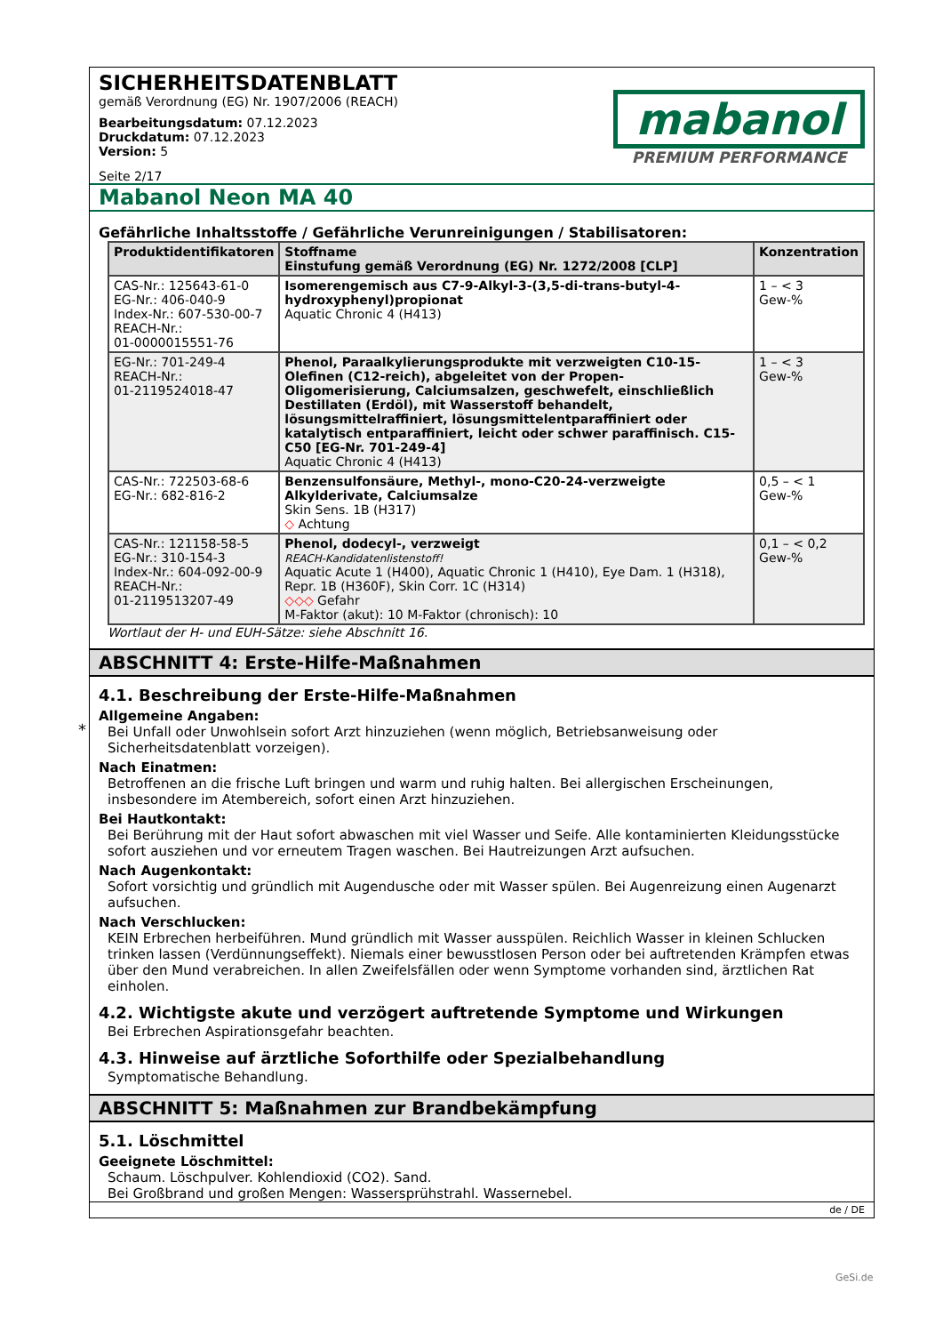SICHERHEITSDATENBLATT
gemäß Verordnung (EG) Nr. 1907/2006 (REACH)
Bearbeitungsdatum: 07.12.2023
Druckdatum: 07.12.2023
Version: 5
Seite 2/17
mabanol
PREMIUM PERFORMANCE
Mabanol Neon MA 40
Gefährliche Inhaltsstoffe / Gefährliche Verunreinigungen / Stabilisatoren:
| Produktidentifikatoren | Stoffname Einstufung gemäß Verordnung (EG) Nr. 1272/2008 [CLP] | Konzentration |
| --- | --- | --- |
| CAS-Nr.: 125643-61-0 EG-Nr.: 406-040-9 Index-Nr.: 607-530-00-7 REACH-Nr.: 01-0000015551-76 | Isomerengemisch aus C7-9-Alkyl-3-(3,5-di-trans-butyl-4-hydroxyphenyl)propionat Aquatic Chronic 4 (H413) | 1 – < 3 Gew-% |
| EG-Nr.: 701-249-4 REACH-Nr.: 01-2119524018-47 | Phenol, Paraalkylierungsprodukte mit verzweigten C10-15-Olefinen (C12-reich), abgeleitet von der Propen-Oligomerisierung, Calciumsalzen, geschwefelt, einschließlich Destillaten (Erdöl), mit Wasserstoff behandelt, lösungsmittelraffiniert, lösungsmittelentparaffiniert oder katalytisch entparaffiniert, leicht oder schwer paraffinisch. C15- C50 [EG-Nr. 701-249-4] Aquatic Chronic 4 (H413) | 1 – < 3 Gew-% |
| CAS-Nr.: 722503-68-6 EG-Nr.: 682-816-2 | Benzensulfonsäure, Methyl-, mono-C20-24-verzweigte Alkylderivate, Calciumsalze Skin Sens. 1B (H317) ◇ Achtung | 0,5 – < 1 Gew-% |
| CAS-Nr.: 121158-58-5 EG-Nr.: 310-154-3 Index-Nr.: 604-092-00-9 REACH-Nr.: 01-2119513207-49 | Phenol, dodecyl-, verzweigt REACH-Kandidatenlistenstoff! Aquatic Acute 1 (H400), Aquatic Chronic 1 (H410), Eye Dam. 1 (H318), Repr. 1B (H360F), Skin Corr. 1C (H314) ◇◇◇ Gefahr M-Faktor (akut): 10 M-Faktor (chronisch): 10 | 0,1 – < 0,2 Gew-% |
Wortlaut der H- und EUH-Sätze: siehe Abschnitt 16.
ABSCHNITT 4: Erste-Hilfe-Maßnahmen
4.1. Beschreibung der Erste-Hilfe-Maßnahmen
Allgemeine Angaben:
Bei Unfall oder Unwohlsein sofort Arzt hinzuziehen (wenn möglich, Betriebsanweisung oder Sicherheitsdatenblatt vorzeigen).
Nach Einatmen:
Betroffenen an die frische Luft bringen und warm und ruhig halten. Bei allergischen Erscheinungen, insbesondere im Atembereich, sofort einen Arzt hinzuziehen.
Bei Hautkontakt:
Bei Berührung mit der Haut sofort abwaschen mit viel Wasser und Seife. Alle kontaminierten Kleidungsstücke sofort ausziehen und vor erneutem Tragen waschen. Bei Hautreizungen Arzt aufsuchen.
Nach Augenkontakt:
Sofort vorsichtig und gründlich mit Augendusche oder mit Wasser spülen. Bei Augenreizung einen Augenarzt aufsuchen.
Nach Verschlucken:
KEIN Erbrechen herbeiführen. Mund gründlich mit Wasser ausspülen. Reichlich Wasser in kleinen Schlucken trinken lassen (Verdünnungseffekt). Niemals einer bewusstlosen Person oder bei auftretenden Krämpfen etwas über den Mund verabreichen. In allen Zweifelsfällen oder wenn Symptome vorhanden sind, ärztlichen Rat einholen.
4.2. Wichtigste akute und verzögert auftretende Symptome und Wirkungen
Bei Erbrechen Aspirationsgefahr beachten.
4.3. Hinweise auf ärztliche Soforthilfe oder Spezialbehandlung
Symptomatische Behandlung.
ABSCHNITT 5: Maßnahmen zur Brandbekämpfung
5.1. Löschmittel
Geeignete Löschmittel:
Schaum. Löschpulver. Kohlendioxid (CO2). Sand.
Bei Großbrand und großen Mengen: Wassersprühstrahl. Wassernebel.
de / DE
*
GeSi.de